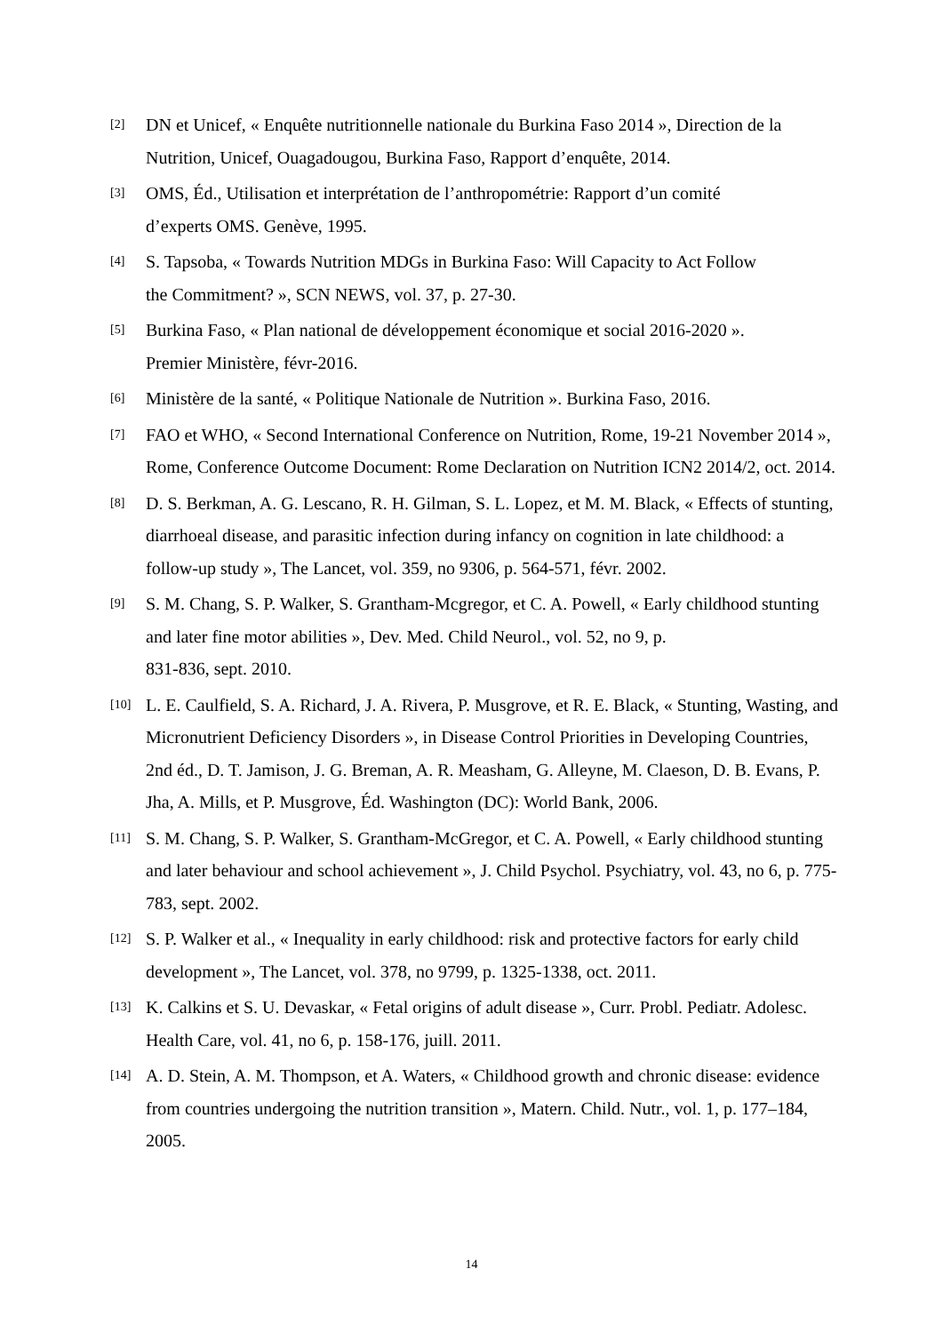[2] DN et Unicef, « Enquête nutritionnelle nationale du Burkina Faso 2014 », Direction de la Nutrition, Unicef, Ouagadougou, Burkina Faso, Rapport d’enquête, 2014.
[3] OMS, Éd., Utilisation et interprétation de l’anthropométrie: Rapport d’un comité
d’experts OMS. Genève, 1995.
[4] S. Tapsoba, « Towards Nutrition MDGs in Burkina Faso: Will Capacity to Act Follow
the Commitment? », SCN NEWS, vol. 37, p. 27-30.
[5] Burkina Faso, « Plan national de développement économique et social 2016-2020 ».
Premier Ministère, févr-2016.
[6] Ministère de la santé, « Politique Nationale de Nutrition ». Burkina Faso, 2016.
[7] FAO et WHO, « Second International Conference on Nutrition, Rome, 19-21 November 2014 », Rome, Conference Outcome Document: Rome Declaration on Nutrition ICN2 2014/2, oct. 2014.
[8] D. S. Berkman, A. G. Lescano, R. H. Gilman, S. L. Lopez, et M. M. Black, « Effects of stunting, diarrhoeal disease, and parasitic infection during infancy on cognition in late childhood: a follow-up study », The Lancet, vol. 359, no 9306, p. 564-571, févr. 2002.
[9] S. M. Chang, S. P. Walker, S. Grantham-Mcgregor, et C. A. Powell, « Early childhood stunting and later fine motor abilities », Dev. Med. Child Neurol., vol. 52, no 9, p.
831-836, sept. 2010.
[10] L. E. Caulfield, S. A. Richard, J. A. Rivera, P. Musgrove, et R. E. Black, « Stunting, Wasting, and Micronutrient Deficiency Disorders », in Disease Control Priorities in Developing Countries, 2nd éd., D. T. Jamison, J. G. Breman, A. R. Measham, G. Alleyne, M. Claeson, D. B. Evans, P. Jha, A. Mills, et P. Musgrove, Éd. Washington (DC): World Bank, 2006.
[11] S. M. Chang, S. P. Walker, S. Grantham-McGregor, et C. A. Powell, « Early childhood stunting and later behaviour and school achievement », J. Child Psychol. Psychiatry, vol. 43, no 6, p. 775-783, sept. 2002.
[12] S. P. Walker et al., « Inequality in early childhood: risk and protective factors for early child development », The Lancet, vol. 378, no 9799, p. 1325-1338, oct. 2011.
[13] K. Calkins et S. U. Devaskar, « Fetal origins of adult disease », Curr. Probl. Pediatr. Adolesc. Health Care, vol. 41, no 6, p. 158-176, juill. 2011.
[14] A. D. Stein, A. M. Thompson, et A. Waters, « Childhood growth and chronic disease: evidence from countries undergoing the nutrition transition », Matern. Child. Nutr., vol. 1, p. 177–184, 2005.
14